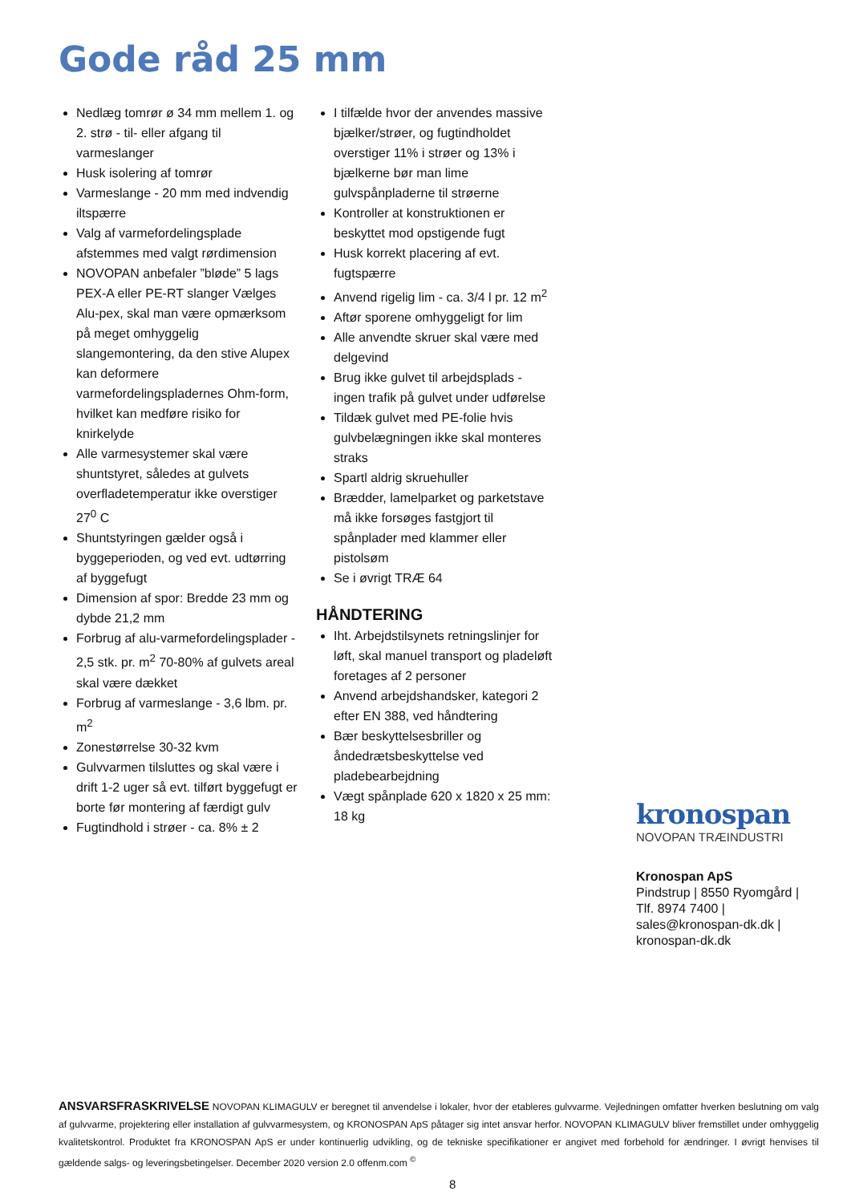Gode råd 25 mm
Nedlæg tomrør ø 34 mm mellem 1. og 2. strø - til- eller afgang til varmeslanger
Husk isolering af tomrør
Varmeslange - 20 mm med indvendig iltspærre
Valg af varmefordelingsplade afstemmes med valgt rørdimension
NOVOPAN anbefaler ”bløde” 5 lags PEX-A eller PE-RT slanger Vælges Alu-pex, skal man være opmærksom på meget omhyggelig slangemontering, da den stive Alupex kan deformere varmefordelingspladernes Ohm-form, hvilket kan medføre risiko for knirkelyde
Alle varmesystemer skal være shuntstyret, således at gulvets overfladetemperatur ikke overstiger 27<sup>0</sup> C
Shuntstyringen gælder også i byggeperioden, og ved evt. udtørring af byggefugt
Dimension af spor: Bredde 23 mm og dybde 21,2 mm
Forbrug af alu-varmefordelingsplader - 2,5 stk. pr. m<sup>2</sup> 70-80% af gulvets areal skal være dækket
Forbrug af varmeslange - 3,6 lbm. pr. m<sup>2</sup>
Zonestørrelse 30-32 kvm
Gulvvarmen tilsluttes og skal være i drift 1-2 uger så evt. tilført byggefugt er borte før montering af færdigt gulv
Fugtindhold i strøer - ca. 8% ± 2
I tilfælde hvor der anvendes massive bjælker/strøer, og fugtindholdet overstiger 11% i strøer og 13% i bjælkerne bør man lime gulvspånpladerne til strøerne
Kontroller at konstruktionen er beskyttet mod opstigende fugt
Husk korrekt placering af evt. fugtspærre
Anvend rigelig lim - ca. 3/4 l pr. 12 m<sup>2</sup>
Aftør sporene omhyggeligt for lim
Alle anvendte skruer skal være med delgevind
Brug ikke gulvet til arbejdsplads - ingen trafik på gulvet under udførelse
Tildæk gulvet med PE-folie hvis gulvbelægningen ikke skal monteres straks
Spartl aldrig skruehuller
Brædder, lamelparket og parketstave må ikke forsøges fastgjort til spånplader med klammer eller pistolsøm
Se i øvrigt TRÆ 64
HÅNDTERING
Iht. Arbejdstilsynets retningslinjer for løft, skal manuel transport og pladeløft foretages af 2 personer
Anvend arbejdshandsker, kategori 2 efter EN 388, ved håndtering
Bær beskyttelsesbriller og åndedrætsbeskyttelse ved pladebearbejdning
Vægt spånplade 620 x 1820 x 25 mm: 18 kg
kronospan
NOVOPAN TRÆINDUSTRI
Kronospan ApS
Pindstrup | 8550 Ryomgård |
Tlf. 8974 7400 |
sales@kronospan-dk.dk |
kronospan-dk.dk
ANSVARSFRASKRIVELSE NOVOPAN KLIMAGULV er beregnet til anvendelse i lokaler, hvor der etableres gulvvarme. Vejledningen omfatter hverken beslutning om valg af gulvvarme, projektering eller installation af gulvvarmesystem, og KRONOSPAN ApS påtager sig intet ansvar herfor. NOVOPAN KLIMAGULV bliver fremstillet under omhyggelig kvalitetskontrol. Produktet fra KRONOSPAN ApS er under kontinuerlig udvikling, og de tekniske specifikationer er angivet med forbehold for ændringer. I øvrigt henvises til gældende salgs- og leveringsbetingelser. December 2020 version 2.0 offenm.com <sup>©</sup>
8